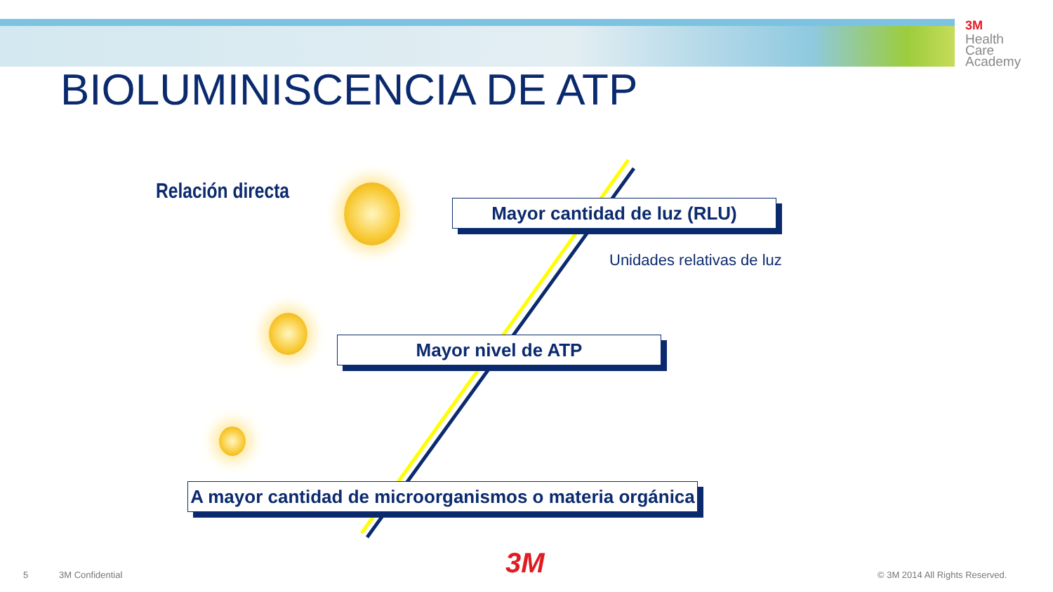3M
Health
Care
Academy
BIOLUMINISCENCIA DE ATP
Relación directa
Mayor cantidad de luz (RLU)
Unidades relativas de luz
Mayor nivel de ATP
A mayor cantidad de microorganismos o materia orgánica
5 3M Confidential 3M © 3M 2014 All Rights Reserved.